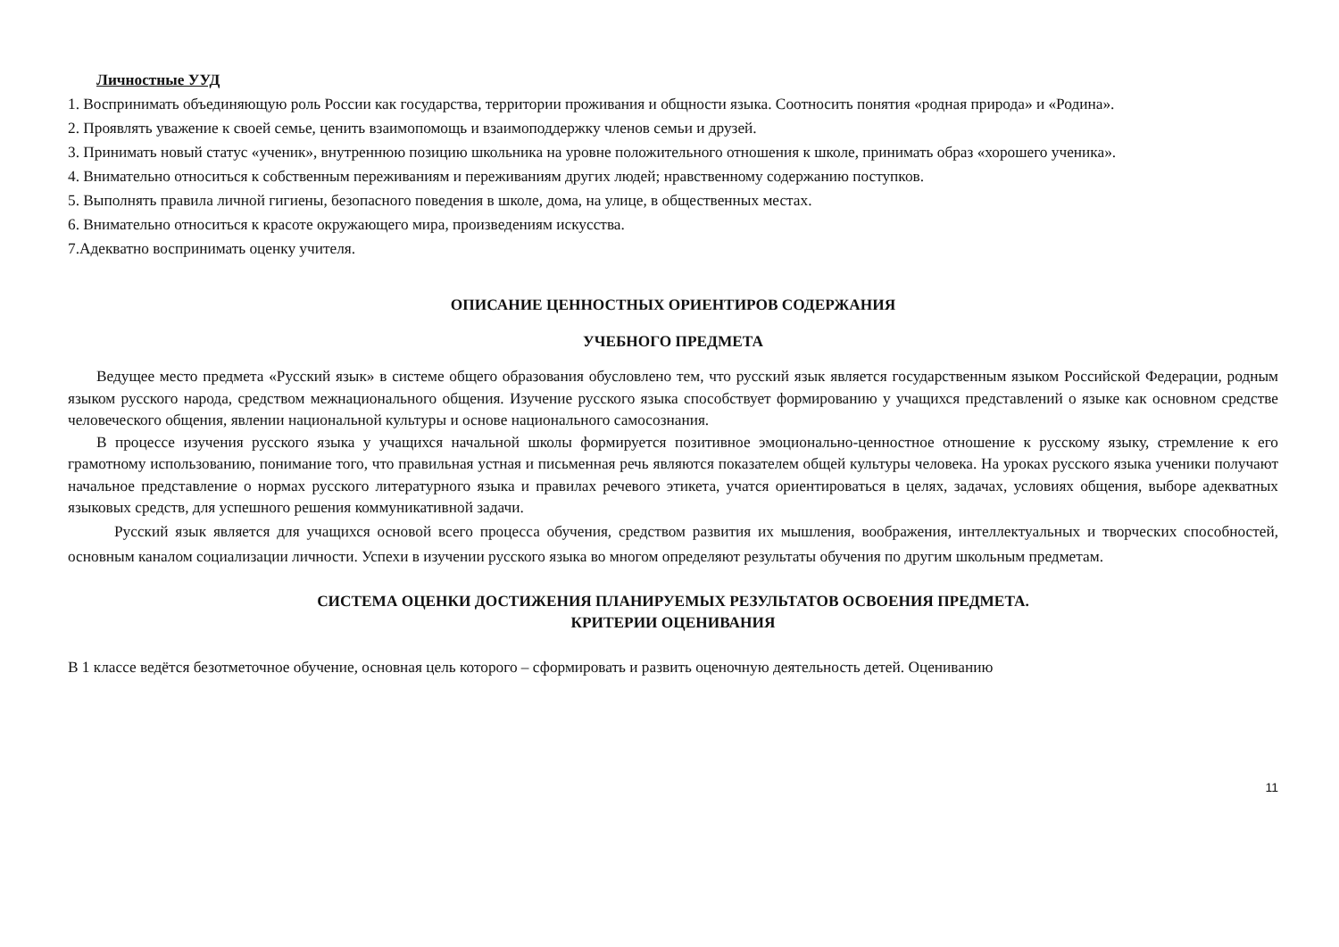Личностные УУД
1. Воспринимать объединяющую роль России как государства, территории проживания и общности языка. Соотносить понятия «родная природа» и «Родина».
2. Проявлять уважение к своей семье, ценить взаимопомощь и взаимоподдержку членов семьи и друзей.
3. Принимать новый статус «ученик», внутреннюю позицию школьника на уровне положительного отношения к школе, принимать образ «хорошего ученика».
4. Внимательно относиться к собственным переживаниям и переживаниям других людей; нравственному содержанию поступков.
5. Выполнять правила личной гигиены, безопасного поведения в школе, дома, на улице, в общественных местах.
6. Внимательно относиться к красоте окружающего мира, произведениям искусства.
7.Адекватно воспринимать оценку учителя.
ОПИСАНИЕ ЦЕННОСТНЫХ ОРИЕНТИРОВ СОДЕРЖАНИЯ
УЧЕБНОГО ПРЕДМЕТА
Ведущее место предмета «Русский язык» в системе общего образования обусловлено тем, что русский язык является государственным языком Российской Федерации, родным языком русского народа, средством межнационального общения. Изучение русского языка способствует формированию у учащихся представлений о языке как основном средстве человеческого общения, явлении национальной культуры и основе национального самосознания.
В процессе изучения русского языка у учащихся начальной школы формируется позитивное эмоционально-ценностное отношение к русскому языку, стремление к его грамотному использованию, понимание того, что правильная устная и письменная речь являются показателем общей культуры человека. На уроках русского языка ученики получают начальное представление о нормах русского литературного языка и правилах речевого этикета, учатся ориентироваться в целях, задачах, условиях общения, выборе адекватных языковых средств, для успешного решения коммуникативной задачи.
Русский язык является для учащихся основой всего процесса обучения, средством развития их мышления, воображения, интеллектуальных и творческих способностей, основным каналом социализации личности. Успехи в изучении русского языка во многом определяют результаты обучения по другим школьным предметам.
СИСТЕМА ОЦЕНКИ ДОСТИЖЕНИЯ ПЛАНИРУЕМЫХ РЕЗУЛЬТАТОВ ОСВОЕНИЯ ПРЕДМЕТА.
КРИТЕРИИ ОЦЕНИВАНИЯ
В 1 классе ведётся безотметочное обучение, основная цель которого – сформировать и развить оценочную деятельность детей. Оцениванию
11